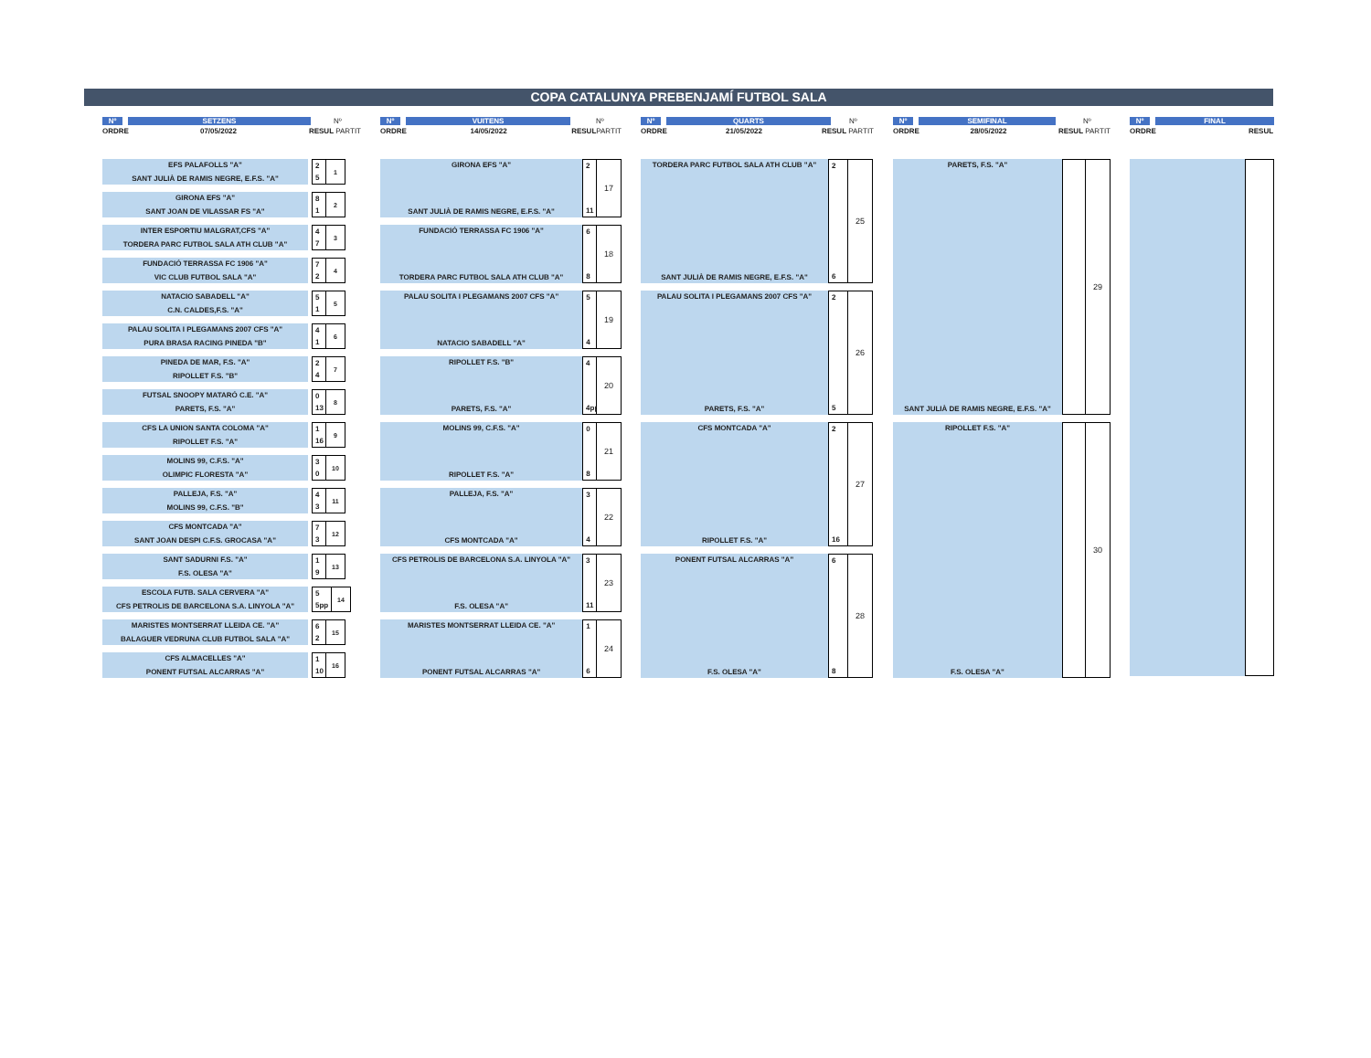COPA CATALUNYA PREBENJAMÍ FUTBOL SALA
Nº SETZENS Nº
ORDRE 07/05/2022 RESUL PARTIT
EFS PALAFOLLS "A"
SANT JULIÀ DE RAMIS NEGRE, E.F.S. "A"
2
5
1
GIRONA EFS "A"
SANT JOAN DE VILASSAR FS "A"
8
1
2
INTER ESPORTIU MALGRAT,CFS "A"
TORDERA PARC FUTBOL SALA ATH CLUB "A"
4
7
3
FUNDACIÓ TERRASSA FC 1906 "A"
VIC CLUB FUTBOL SALA "A"
7
2
4
NATACIO SABADELL "A"
C.N. CALDES,F.S. "A"
5
1
5
PALAU SOLITA I PLEGAMANS 2007 CFS "A"
PURA BRASA RACING PINEDA "B"
4
1
6
PINEDA DE MAR, F.S. "A"
RIPOLLET F.S. "B"
2
4
7
FUTSAL SNOOPY MATARÓ C.E. "A"
PARETS, F.S. "A"
0
13
8
CFS LA UNION SANTA COLOMA "A"
RIPOLLET F.S. "A"
1
16
9
MOLINS 99, C.F.S. "A"
OLIMPIC FLORESTA "A"
3
0
10
PALLEJA, F.S. "A"
MOLINS 99, C.F.S. "B"
4
3
11
CFS MONTCADA "A"
SANT JOAN DESPI C.F.S. GROCASA "A"
7
3
12
SANT SADURNI F.S. "A"
F.S. OLESA "A"
1
9
13
ESCOLA FUTB. SALA CERVERA "A"
CFS PETROLIS DE BARCELONA S.A. LINYOLA "A"
5
5pp
14
MARISTES MONTSERRAT LLEIDA CE. "A"
BALAGUER VEDRUNA CLUB FUTBOL SALA "A"
6
2
15
CFS ALMACELLES "A"
PONENT FUTSAL ALCARRAS "A"
1
10
16
Nº VUITENS Nº
ORDRE 14/05/2022 RESUL PARTIT
GIRONA EFS "A"
SANT JULIÀ DE RAMIS NEGRE, E.F.S. "A"
2
11
17
FUNDACIÓ TERRASSA FC 1906 "A"
TORDERA PARC FUTBOL SALA ATH CLUB "A"
6
8
18
PALAU SOLITA I PLEGAMANS 2007 CFS "A"
NATACIO SABADELL "A"
5
4
19
RIPOLLET F.S. "B"
PARETS, F.S. "A"
4
4pp
20
MOLINS 99, C.F.S. "A"
RIPOLLET F.S. "A"
0
8
21
PALLEJA, F.S. "A"
CFS MONTCADA "A"
3
4
22
CFS PETROLIS DE BARCELONA S.A. LINYOLA "A"
F.S. OLESA "A"
3
11
23
MARISTES MONTSERRAT LLEIDA CE. "A"
PONENT FUTSAL ALCARRAS "A"
1
6
24
Nº QUARTS Nº
ORDRE 21/05/2022 RESUL PARTIT
TORDERA PARC FUTBOL SALA ATH CLUB "A"
SANT JULIÀ DE RAMIS NEGRE, E.F.S. "A"
2
6
25
PALAU SOLITA I PLEGAMANS 2007 CFS "A"
PARETS, F.S. "A"
2
5
26
CFS MONTCADA "A"
RIPOLLET F.S. "A"
2
16
27
PONENT FUTSAL ALCARRAS "A"
F.S. OLESA "A"
6
8
28
Nº SEMIFINAL Nº
ORDRE 28/05/2022 RESUL PARTIT
PARETS, F.S. "A"
SANT JULIÀ DE RAMIS NEGRE, E.F.S. "A"
29
RIPOLLET F.S. "A"
F.S. OLESA "A"
30
Nº FINAL
ORDRE RESUL